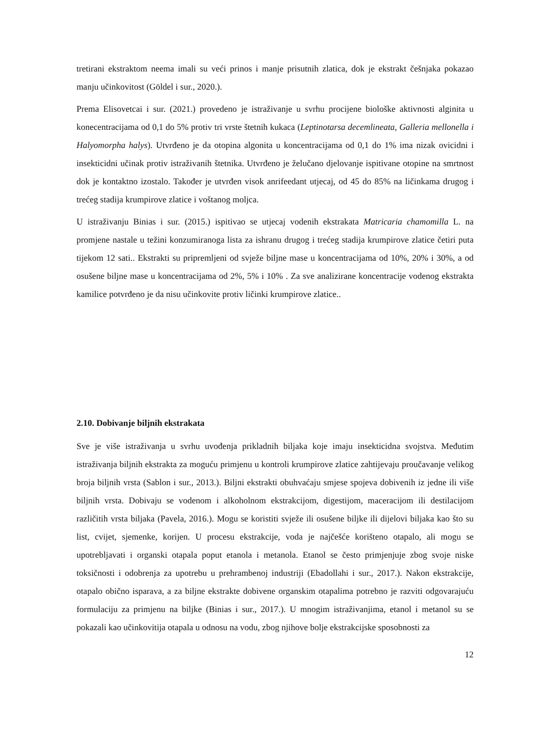tretirani ekstraktom neema imali su veći prinos i manje prisutnih zlatica, dok je ekstrakt češnjaka pokazao manju učinkovitost (Göldel i sur., 2020.).
Prema Elisovetcai i sur. (2021.) provedeno je istraživanje u svrhu procijene biološke aktivnosti alginita u konecentracijama od 0,1 do 5% protiv tri vrste štetnih kukaca (Leptinotarsa decemlineata, Galleria mellonella i Halyomorpha halys). Utvrđeno je da otopina algonita u koncentracijama od 0,1 do 1% ima nizak ovicidni i insekticidni učinak protiv istraživanih štetnika. Utvrđeno je želučano djelovanje ispitivane otopine na smrtnost dok je kontaktno izostalo. Također je utvrđen visok anrifeedant utjecaj, od 45 do 85% na ličinkama drugog i trećeg stadija krumpirove zlatice i voštanog moljca.
U istraživanju Binias i sur. (2015.) ispitivao se utjecaj vodenih ekstrakata Matricaria chamomilla L. na promjene nastale u težini konzumiranoga lista za ishranu drugog i trećeg stadija krumpirove zlatice četiri puta tijekom 12 sati.. Ekstrakti su pripremljeni od svježe biljne mase u koncentracijama od 10%, 20% i 30%, a od osušene biljne mase u koncentracijama od 2%, 5% i 10% . Za sve analizirane koncentracije vodenog ekstrakta kamilice potvrđeno je da nisu učinkovite protiv ličinki krumpirove zlatice..
2.10. Dobivanje biljnih ekstrakata
Sve je više istraživanja u svrhu uvođenja prikladnih biljaka koje imaju insekticidna svojstva. Međutim istraživanja biljnih ekstrakta za moguću primjenu u kontroli krumpirove zlatice zahtijevaju proučavanje velikog broja biljnih vrsta (Sablon i sur., 2013.). Biljni ekstrakti obuhvaćaju smjese spojeva dobivenih iz jedne ili više biljnih vrsta. Dobivaju se vodenom i alkoholnom ekstrakcijom, digestijom, maceracijom ili destilacijom različitih vrsta biljaka (Pavela, 2016.). Mogu se koristiti svježe ili osušene biljke ili dijelovi biljaka kao što su list, cvijet, sjemenke, korijen. U procesu ekstrakcije, voda je najčešće korišteno otapalo, ali mogu se upotrebljavati i organski otapala poput etanola i metanola. Etanol se često primjenjuje zbog svoje niske toksičnosti i odobrenja za upotrebu u prehrambenoj industriji (Ebadollahi i sur., 2017.). Nakon ekstrakcije, otapalo obično isparava, a za biljne ekstrakte dobivene organskim otapalima potrebno je razviti odgovarajuću formulaciju za primjenu na biljke (Binias i sur., 2017.). U mnogim istraživanjima, etanol i metanol su se pokazali kao učinkovitija otapala u odnosu na vodu, zbog njihove bolje ekstrakcijske sposobnosti za
12